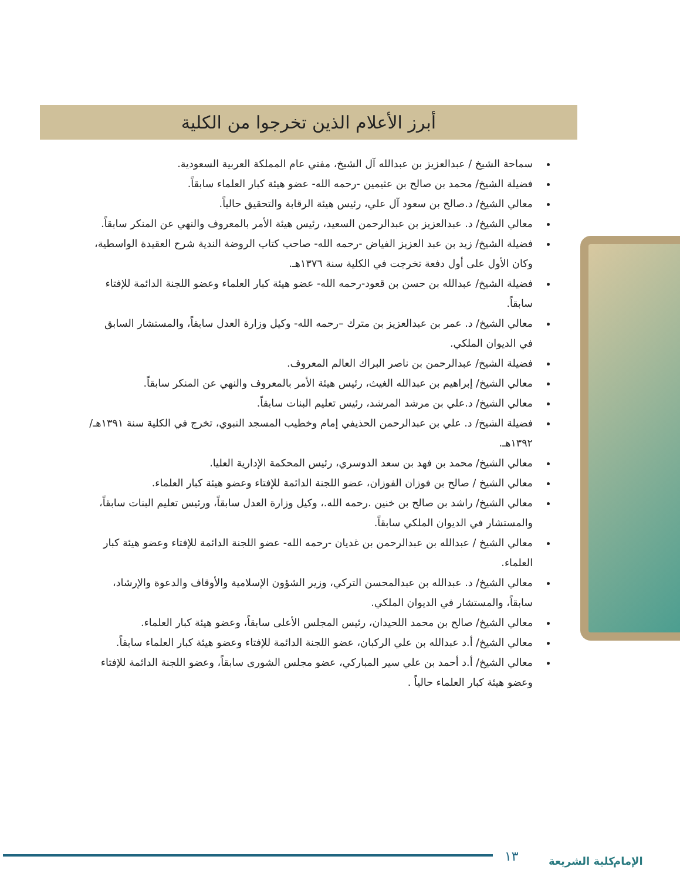أبرز الأعلام الذين تخرجوا من الكلية
سماحة الشيخ / عبدالعزيز بن عبدالله آل الشيخ، مفتي عام المملكة العربية السعودية.
فضيلة الشيخ/ محمد بن صالح بن عثيمين -رحمه الله- عضو هيئة كبار العلماء سابقاً.
معالي الشيخ/ د.صالح بن سعود آل علي، رئيس هيئة الرقابة والتحقيق حالياً.
معالي الشيخ/ د. عبدالعزيز بن عبدالرحمن السعيد، رئيس هيئة الأمر بالمعروف والنهي عن المنكر سابقاً.
فضيلة الشيخ/ زيد بن عبد العزيز الفياض -رحمه الله- صاحب كتاب الروضة الندية شرح العقيدة الواسطية، وكان الأول على أول دفعة تخرجت في الكلية سنة ١٣٧٦هـ.
فضيلة الشيخ/ عبدالله بن حسن بن قعود-رحمه الله- عضو هيئة كبار العلماء وعضو اللجنة الدائمة للإفتاء سابقاً.
معالي الشيخ/ د. عمر بن عبدالعزيز بن مترك –رحمه الله- وكيل وزارة العدل سابقاً، والمستشار السابق في الديوان الملكي.
فضيلة الشيخ/ عبدالرحمن بن ناصر البراك العالم المعروف.
معالي الشيخ/ إبراهيم بن عبدالله الغيث، رئيس هيئة الأمر بالمعروف والنهي عن المنكر سابقاً.
معالي الشيخ/ د.علي بن مرشد المرشد، رئيس تعليم البنات سابقاً.
فضيلة الشيخ/ د. علي بن عبدالرحمن الحذيفي إمام وخطيب المسجد النبوي، تخرج في الكلية سنة ١٣٩١هـ/١٣٩٢هـ.
معالي الشيخ/ محمد بن فهد بن سعد الدوسري، رئيس المحكمة الإدارية العليا.
معالي الشيخ / صالح بن فوزان الفوزان، عضو اللجنة الدائمة للإفتاء وعضو هيئة كبار العلماء.
معالي الشيخ/ راشد بن صالح بن خنين .رحمه الله.، وكيل وزارة العدل سابقاً، ورئيس تعليم البنات سابقاً، والمستشار في الديوان الملكي سابقاً.
معالي الشيخ / عبدالله بن عبدالرحمن بن غديان -رحمه الله- عضو اللجنة الدائمة للإفتاء وعضو هيئة كبار العلماء.
معالي الشيخ/ د. عبدالله بن عبدالمحسن التركي، وزير الشؤون الإسلامية والأوقاف والدعوة والإرشاد، سابقاً، والمستشار في الديوان الملكي.
معالي الشيخ/ صالح بن محمد اللحيدان، رئيس المجلس الأعلى سابقاً، وعضو هيئة كبار العلماء.
معالي الشيخ/ أ.د عبدالله بن علي الركبان، عضو اللجنة الدائمة للإفتاء وعضو هيئة كبار العلماء سابقاً.
معالي الشيخ/ أ.د أحمد بن علي سير المباركي، عضو مجلس الشورى سابقاً، وعضو اللجنة الدائمة للإفتاء وعضو هيئة كبار العلماء حالياً .
١٣ كلية الشريعة الإمام